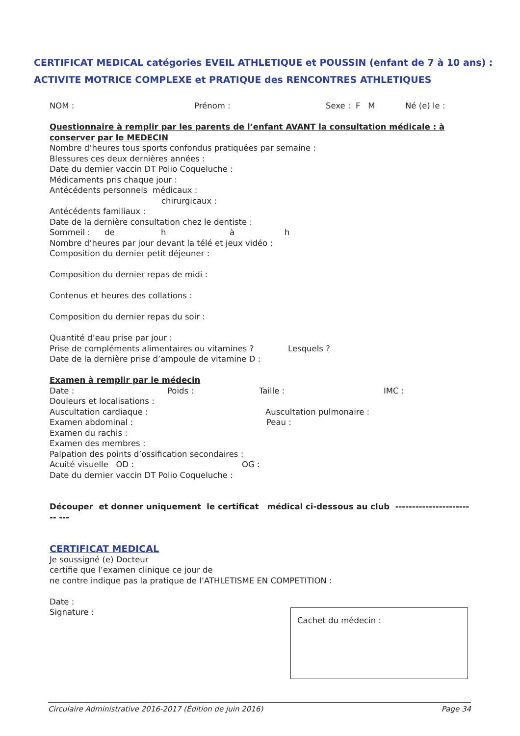CERTIFICAT MEDICAL catégories EVEIL ATHLETIQUE et POUSSIN (enfant de 7 à 10 ans) :
ACTIVITE MOTRICE COMPLEXE et PRATIQUE des RENCONTRES ATHLETIQUES
NOM : Prénom : Sexe : F M Né (e) le :
Questionnaire à remplir par les parents de l’enfant AVANT la consultation médicale : à conserver par le MEDECIN
Nombre d’heures tous sports confondus pratiquées par semaine :
Blessures ces deux dernières années :
Date du dernier vaccin DT Polio Coqueluche :
Médicaments pris chaque jour :
Antécédents personnels médicaux :
chirurgicaux :
Antécédents familiaux :
Date de la dernière consultation chez le dentiste :
Sommeil : de h à h
Nombre d’heures par jour devant la télé et jeux vidéo :
Composition du dernier petit déjeuner :
Composition du dernier repas de midi :
Contenus et heures des collations :
Composition du dernier repas du soir :
Quantité d’eau prise par jour :
Prise de compléments alimentaires ou vitamines ? Lesquels ?
Date de la dernière prise d’ampoule de vitamine D :
Examen à remplir par le médecin
Date : Poids : Taille : IMC :
Douleurs et localisations :
Auscultation cardiaque : Auscultation pulmonaire :
Examen abdominal : Peau :
Examen du rachis :
Examen des membres :
Palpation des points d’ossification secondaires :
Acuité visuelle OD : OG :
Date du dernier vaccin DT Polio Coqueluche :
Découper et donner uniquement le certificat médical ci-dessous au club ------------------------ ---
CERTIFICAT MEDICAL
Je soussigné (e) Docteur
certifie que l’examen clinique ce jour de
ne contre indique pas la pratique de l’ATHLETISME EN COMPETITION :
Date :
Signature :
Cachet du médecin :
Circulaire Administrative 2016-2017 (Édition de juin 2016) Page 34